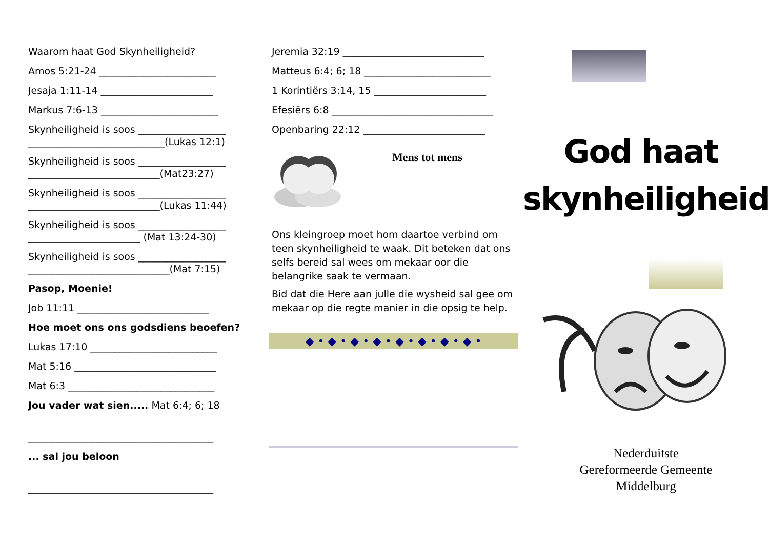Waarom haat God Skynheiligheid?
Amos 5:21-24 ________________________
Jesaja 1:11-14 _______________________
Markus 7:6-13 ________________________
Skynheiligheid is soos __________________
____________________________(Lukas 12:1)
Skynheiligheid is soos __________________
___________________________(Mat23:27)
Skynheiligheid is soos __________________
___________________________(Lukas 11:44)
Skynheiligheid is soos __________________
_______________________ (Mat 13:24-30)
Skynheiligheid is soos __________________
_____________________________(Mat 7:15)
Pasop, Moenie!
Job 11:11 ___________________________
Hoe moet ons ons godsdiens beoefen?
Lukas 17:10 __________________________
Mat 5:16 _____________________________
Mat 6:3 ______________________________
Jou vader wat sien..... Mat 6:4; 6; 18
______________________________________
... sal jou beloon
______________________________________
Jeremia 32:19 _____________________________
Matteus 6:4; 6; 18 __________________________
1 Korintiërs 3:14, 15 _______________________
Efesiërs 6:8 _________________________________
Openbaring 22:12 _________________________
Mens tot mens
Ons kleingroep moet hom daartoe verbind om teen skynheiligheid te waak. Dit beteken dat ons selfs bereid sal wees om mekaar oor die belangrike saak te vermaan.
Bid dat die Here aan julle die wysheid sal gee om mekaar op die regte manier in die opsig te help.
◆ • ◆ • ◆ • ◆ • ◆ • ◆ • ◆ • ◆ •
God haat
skynheiligheid
Nederduitste
Gereformeerde Gemeente
Middelburg